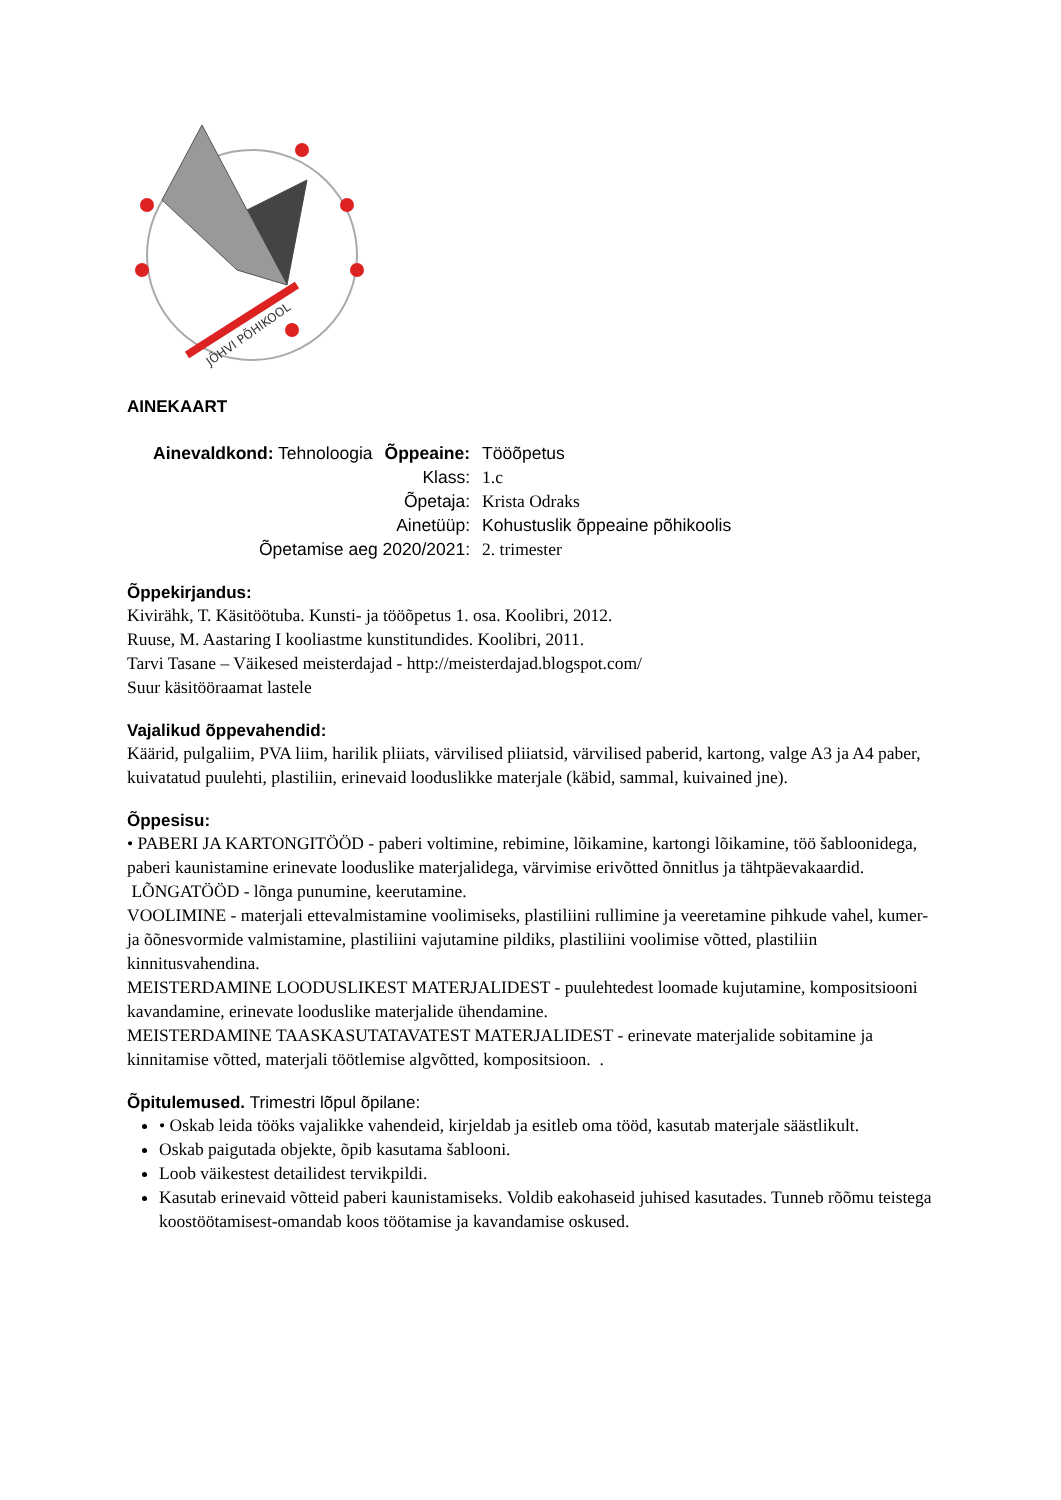JÕHVI PÕHIKOOL
AINEKAART
| Ainevaldkond: Tehnoloogia | Õppeaine: | Tööõpetus |
| | Klass: | 1.c |
| | Õpetaja: | Krista Odraks |
| | Ainetüüp: | Kohustuslik õppeaine põhikoolis |
| Õpetamise aeg 2020/2021: | | 2. trimester |
Õppekirjandus:
Kivirähk, T. Käsitöötuba. Kunsti- ja tööõpetus 1. osa. Koolibri, 2012.
Ruuse, M. Aastaring I kooliastme kunstitundides. Koolibri, 2011.
Tarvi Tasane – Väikesed meisterdajad - http://meisterdajad.blogspot.com/
Suur käsitööraamat lastele
Vajalikud õppevahendid:
Käärid, pulgaliim, PVA liim, harilik pliiats, värvilised pliiatsid, värvilised paberid, kartong, valge A3 ja A4 paber, kuivatatud puulehti, plastiliin, erinevaid looduslikke materjale (käbid, sammal, kuivained jne).
Õppesisu:
• PABERI JA KARTONGITÖÖD - paberi voltimine, rebimine, lõikamine, kartongi lõikamine, töö šabloonidega, paberi kaunistamine erinevate looduslike materjalidega, värvimise erivõtted õnnitlus ja tähtpäevakaardid.
LÕNGATÖÖD - lõnga punumine, keerutamine.
VOOLIMINE - materjali ettevalmistamine voolimiseks, plastiliini rullimine ja veeretamine pihkude vahel, kumer- ja õõnesvormide valmistamine, plastiliini vajutamine pildiks, plastiliini voolimise võtted, plastiliin kinnitusvahendina.
MEISTERDAMINE LOODUSLIKEST MATERJALIDEST - puulehtedest loomade kujutamine, kompositsiooni kavandamine, erinevate looduslike materjalide ühendamine.
MEISTERDAMINE TAASKASUTATAVATEST MATERJALIDEST - erinevate materjalide sobitamine ja kinnitamise võtted, materjali töötlemise algvõtted, kompositsioon. .
Õpitulemused. Trimestri lõpul õpilane:
• Oskab leida tööks vajalikke vahendeid, kirjeldab ja esitleb oma tööd, kasutab materjale säästlikult.
Oskab paigutada objekte, õpib kasutama šablooni.
Loob väikestest detailidest tervikpildi.
Kasutab erinevaid võtteid paberi kaunistamiseks. Voldib eakohaseid juhised kasutades. Tunneb rõõmu teistega koostöötamisest-omandab koos töötamise ja kavandamise oskused.